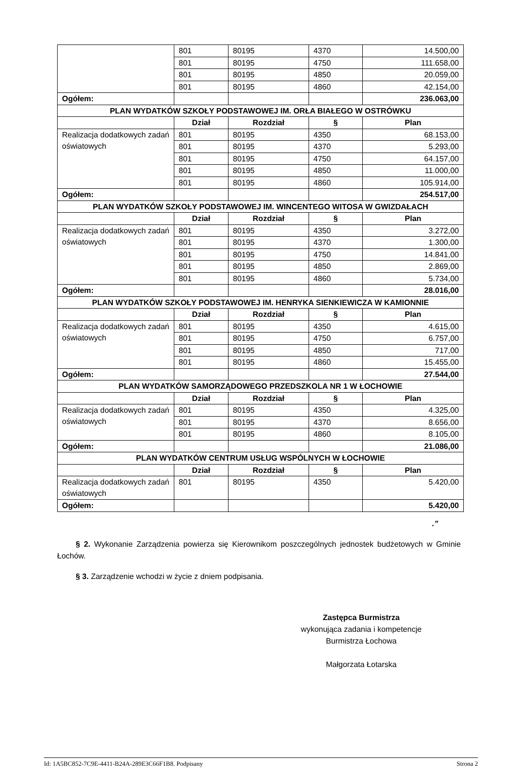| | 801 | 80195 | 4370 | 14.500,00 |
| | 801 | 80195 | 4750 | 111.658,00 |
| | 801 | 80195 | 4850 | 20.059,00 |
| | 801 | 80195 | 4860 | 42.154,00 |
| Ogółem: | | | | 236.063,00 |
| PLAN WYDATKÓW SZKOŁY PODSTAWOWEJ IM. ORŁA BIAŁEGO W OSTRÓWKU | | | | |
| | Dział | Rozdział | § | Plan |
| Realizacja dodatkowych zadań oświatowych | 801 | 80195 | 4350 | 68.153,00 |
| | 801 | 80195 | 4370 | 5.293,00 |
| | 801 | 80195 | 4750 | 64.157,00 |
| | 801 | 80195 | 4850 | 11.000,00 |
| | 801 | 80195 | 4860 | 105.914,00 |
| Ogółem: | | | | 254.517,00 |
| PLAN WYDATKÓW SZKOŁY PODSTAWOWEJ IM. WINCENTEGO WITOSA W GWIZDAŁACH | | | | |
| | Dział | Rozdział | § | Plan |
| Realizacja dodatkowych zadań oświatowych | 801 | 80195 | 4350 | 3.272,00 |
| | 801 | 80195 | 4370 | 1.300,00 |
| | 801 | 80195 | 4750 | 14.841,00 |
| | 801 | 80195 | 4850 | 2.869,00 |
| | 801 | 80195 | 4860 | 5.734,00 |
| Ogółem: | | | | 28.016,00 |
| PLAN WYDATKÓW SZKOŁY PODSTAWOWEJ IM. HENRYKA SIENKIEWICZA W KAMIONNIE | | | | |
| | Dział | Rozdział | § | Plan |
| Realizacja dodatkowych zadań oświatowych | 801 | 80195 | 4350 | 4.615,00 |
| | 801 | 80195 | 4750 | 6.757,00 |
| | 801 | 80195 | 4850 | 717,00 |
| | 801 | 80195 | 4860 | 15.455,00 |
| Ogółem: | | | | 27.544,00 |
| PLAN WYDATKÓW SAMORZĄDOWEGO PRZEDSZKOLA NR 1 W ŁOCHOWIE | | | | |
| | Dział | Rozdział | § | Plan |
| Realizacja dodatkowych zadań oświatowych | 801 | 80195 | 4350 | 4.325,00 |
| | 801 | 80195 | 4370 | 8.656,00 |
| | 801 | 80195 | 4860 | 8.105,00 |
| Ogółem: | | | | 21.086,00 |
| PLAN WYDATKÓW CENTRUM USŁUG WSPÓLNYCH W ŁOCHOWIE | | | | |
| | Dział | Rozdział | § | Plan |
| Realizacja dodatkowych zadań oświatowych | 801 | 80195 | 4350 | 5.420,00 |
| Ogółem: | | | | 5.420,00 |
.”
§ 2. Wykonanie Zarządzenia powierza się Kierownikom poszczególnych jednostek budżetowych w Gminie Łochów.
§ 3. Zarządzenie wchodzi w życie z dniem podpisania.
Zastępca Burmistrza
wykonująca zadania i kompetencje
Burmistrza Łochowa
Małgorzata Łotarska
Id: 1A5BC852-7C9E-4411-B24A-289E3C66F1B8. Podpisany Strona 2